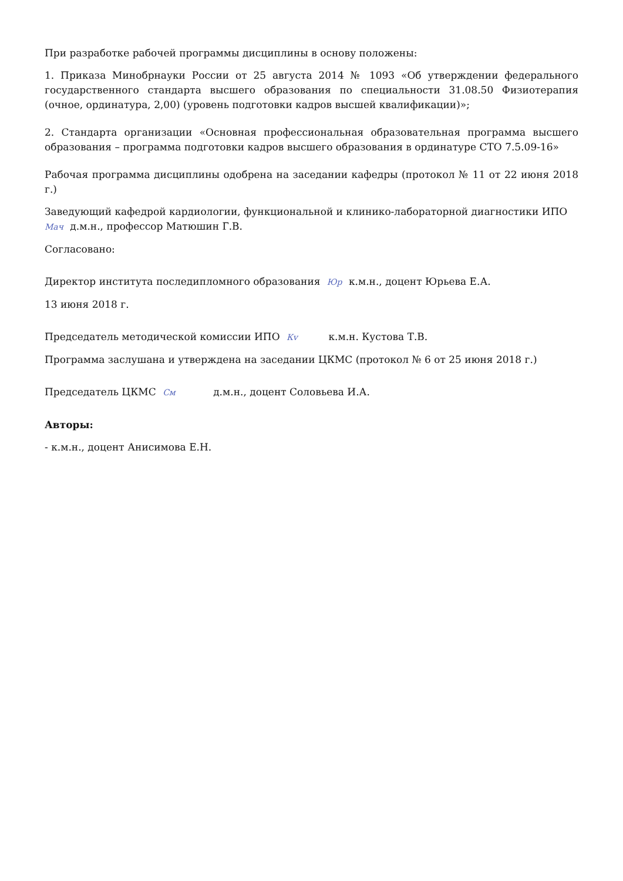При разработке рабочей программы дисциплины в основу положены:
1. Приказа Минобрнауки России от 25 августа 2014 № 1093 «Об утверждении федерального государственного стандарта высшего образования по специальности 31.08.50 Физиотерапия (очное, ординатура, 2,00) (уровень подготовки кадров высшей квалификации)»;
2. Стандарта организации «Основная профессиональная образовательная программа высшего образования – программа подготовки кадров высшего образования в ординатуре СТО 7.5.09-16»
Рабочая программа дисциплины одобрена на заседании кафедры (протокол № 11 от 22 июня 2018 г.)
Заведующий кафедрой кардиологии, функциональной и клинико-лабораторной диагностики ИПО
Мач д.м.н., профессор Матюшин Г.В.
Согласовано:
Директор института последипломного образования Юр к.м.н., доцент Юрьева Е.А.
13 июня 2018 г.
Председатель методической комиссии ИПО Кv к.м.н. Кустова Т.В.
Программа заслушана и утверждена на заседании ЦКМС (протокол № 6 от 25 июня 2018 г.)
Председатель ЦКМС См д.м.н., доцент Соловьева И.А.
Авторы:
- к.м.н., доцент Анисимова Е.Н.